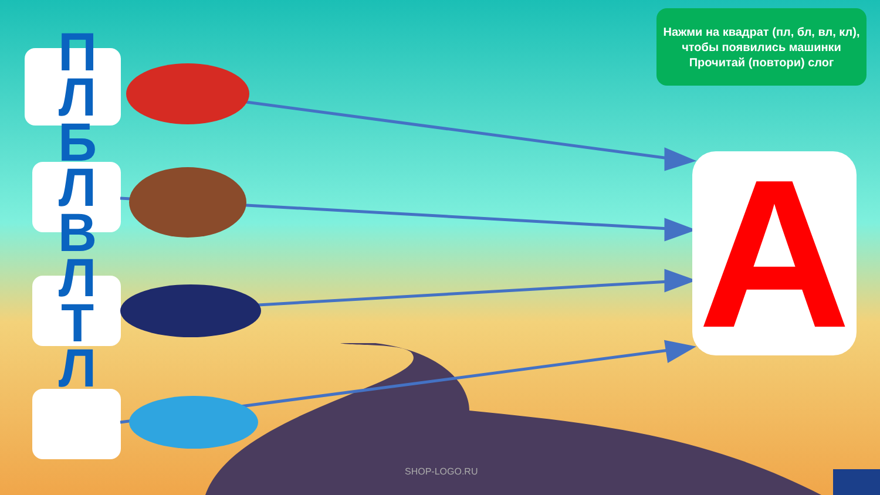Нажми на квадрат (пл, бл, вл, кл), чтобы появились машинки
Прочитай (повтори) слог
П Л Б Л В Л Т Л
А
SHOP-LOGO.RU